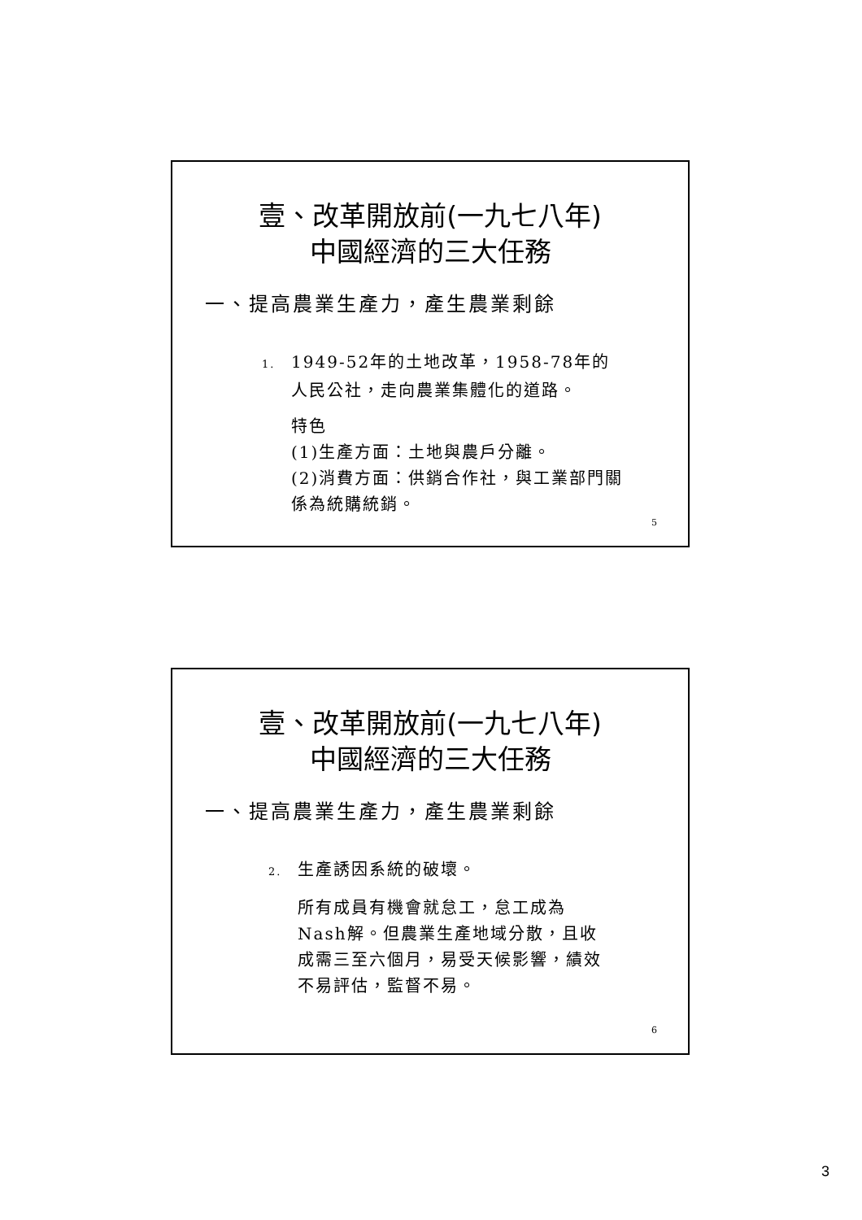壹、改革開放前(一九七八年)
中國經濟的三大任務
一、提高農業生產力，產生農業剩餘
1. 1949-52年的土地改革，1958-78年的
人民公社，走向農業集體化的道路。
特色
(1)生產方面：土地與農戶分離。
(2)消費方面：供銷合作社，與工業部門關係為統購統銷。
5
壹、改革開放前(一九七八年)
中國經濟的三大任務
一、提高農業生產力，產生農業剩餘
2. 生產誘因系統的破壞。
所有成員有機會就怠工，怠工成為Nash解。但農業生產地域分散，且收成需三至六個月，易受天候影響，績效不易評估，監督不易。
6
3